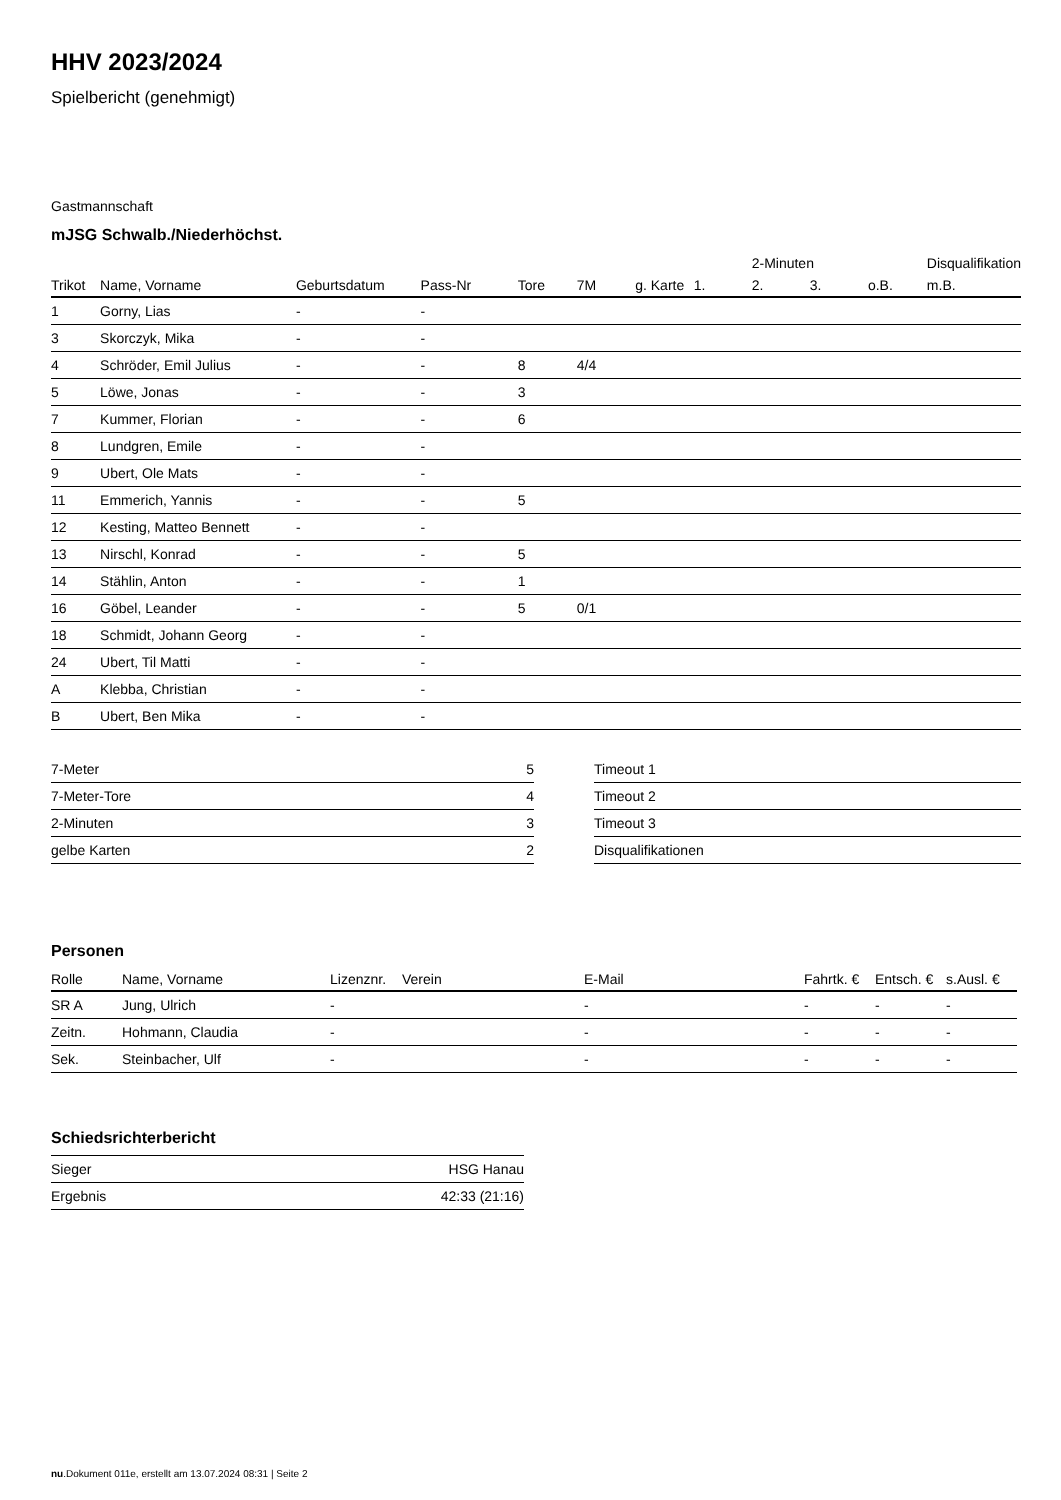HHV 2023/2024
Spielbericht (genehmigt)
Gastmannschaft
mJSG Schwalb./Niederhöchst.
| | | | | | | | | 2-Minuten | | | Disqualifikation |
| --- | --- | --- | --- | --- | --- | --- | --- | --- | --- | --- | --- |
| Trikot | Name, Vorname | Geburtsdatum | Pass-Nr | Tore | 7M | g. Karte | 1. | 2. | 3. | o.B. | m.B. |
| 1 | Gorny, Lias | - | - | | | | | | | | |
| 3 | Skorczyk, Mika | - | - | | | | | | | | |
| 4 | Schröder, Emil Julius | - | - | 8 | 4/4 | | | | | | |
| 5 | Löwe, Jonas | - | - | 3 | | | | | | | |
| 7 | Kummer, Florian | - | - | 6 | | | | | | | |
| 8 | Lundgren, Emile | - | - | | | | | | | | |
| 9 | Ubert, Ole Mats | - | - | | | | | | | | |
| 11 | Emmerich, Yannis | - | - | 5 | | | | | | | |
| 12 | Kesting, Matteo Bennett | - | - | | | | | | | | |
| 13 | Nirschl, Konrad | - | - | 5 | | | | | | | |
| 14 | Stählin, Anton | - | - | 1 | | | | | | | |
| 16 | Göbel, Leander | - | - | 5 | 0/1 | | | | | | |
| 18 | Schmidt, Johann Georg | - | - | | | | | | | | |
| 24 | Ubert, Til Matti | - | - | | | | | | | | |
| A | Klebba, Christian | - | - | | | | | | | | |
| B | Ubert, Ben Mika | - | - | | | | | | | | |
| 7-Meter | 5 |
| 7-Meter-Tore | 4 |
| 2-Minuten | 3 |
| gelbe Karten | 2 |
| Timeout 1 |
| Timeout 2 |
| Timeout 3 |
| Disqualifikationen |
Personen
| Rolle | Name, Vorname | Lizenznr. | Verein | E-Mail | Fahrtk. € | Entsch. € | s.Ausl. € |
| --- | --- | --- | --- | --- | --- | --- | --- |
| SR A | Jung, Ulrich | - | | - | - | - | - |
| Zeitn. | Hohmann, Claudia | - | | - | - | - | - |
| Sek. | Steinbacher, Ulf | - | | - | - | - | - |
Schiedsrichterbericht
| Sieger | HSG Hanau |
| Ergebnis | 42:33 (21:16) |
nu.Dokument 011e, erstellt am 13.07.2024 08:31 | Seite 2